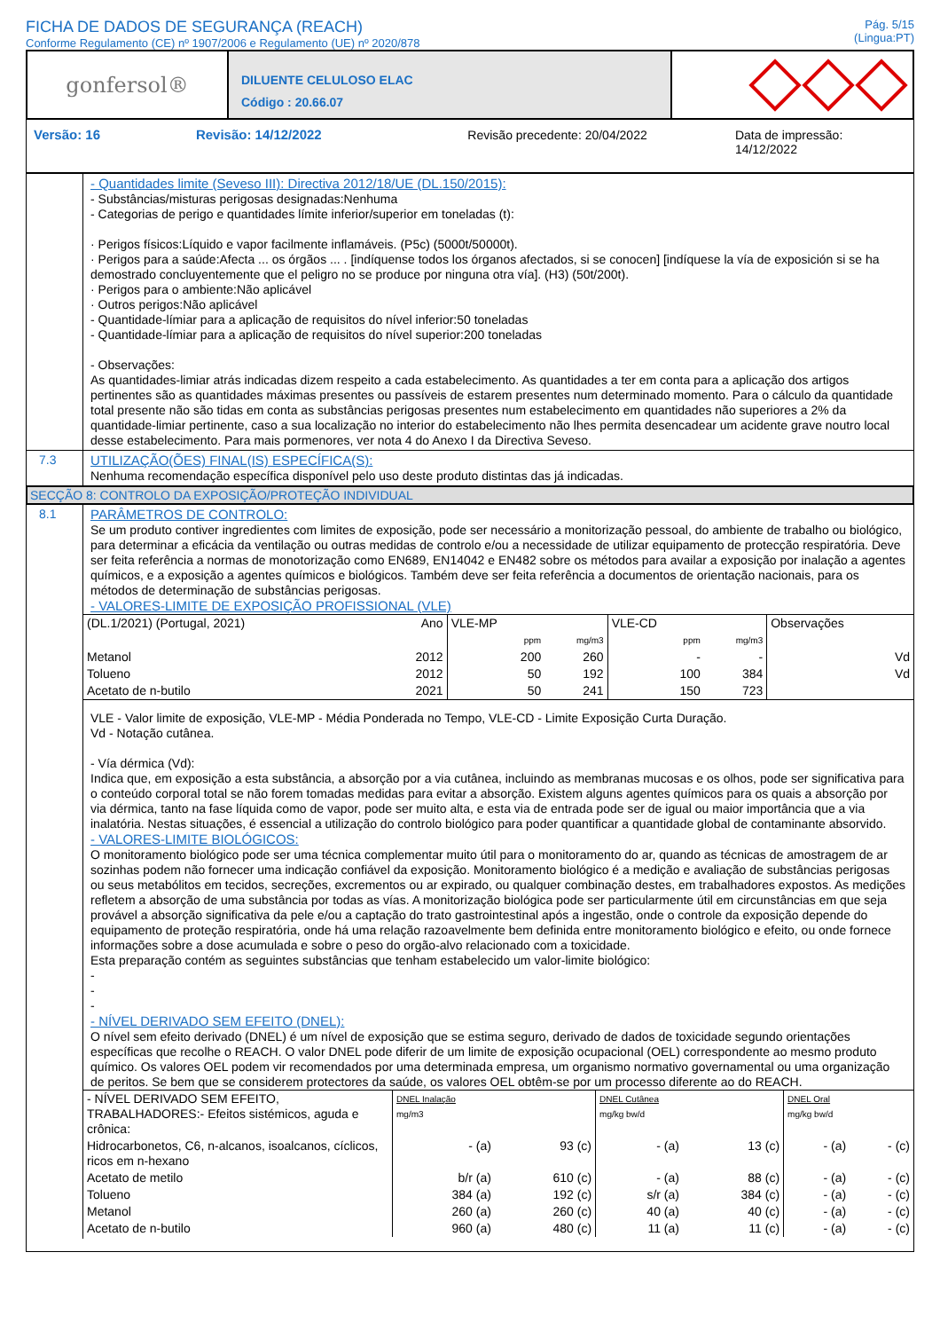FICHA DE DADOS DE SEGURANÇA (REACH)
Conforme Regulamento (CE) nº 1907/2006 e Regulamento (UE) nº 2020/878
Pág. 5/15
(Lingua:PT)
gonfersol®
DILUENTE CELULOSO ELAC
Código : 20.66.07
Versão: 16 Revisão: 14/12/2022 Revisão precedente: 20/04/2022 Data de impressão: 14/12/2022
- Quantidades limite (Seveso III): Directiva 2012/18/UE (DL.150/2015):
- Substâncias/misturas perigosas designadas:Nenhuma
- Categorias de perigo e quantidades límite inferior/superior em toneladas (t):
· Perigos físicos:Líquido e vapor facilmente inflamáveis. (P5c) (5000t/50000t).
· Perigos para a saúde:Afecta ... os órgãos ... . [indíquense todos los órganos afectados, si se conocen] [indíquese la vía de exposición si se ha demostrado concluyentemente que el peligro no se produce por ninguna otra vía]. (H3) (50t/200t).
· Perigos para o ambiente:Não aplicável
· Outros perigos:Não aplicável
- Quantidade-límiar para a aplicação de requisitos do nível inferior:50 toneladas
- Quantidade-límiar para a aplicação de requisitos do nível superior:200 toneladas
- Observações:
As quantidades-limiar atrás indicadas dizem respeito a cada estabelecimento. As quantidades a ter em conta para a aplicação dos artigos pertinentes são as quantidades máximas presentes ou passíveis de estarem presentes num determinado momento. Para o cálculo da quantidade total presente não são tidas em conta as substâncias perigosas presentes num estabelecimento em quantidades não superiores a 2% da quantidade-limiar pertinente, caso a sua localização no interior do estabelecimento não lhes permita desencadear um acidente grave noutro local desse estabelecimento. Para mais pormenores, ver nota 4 do Anexo I da Directiva Seveso.
7.3
UTILIZAÇÃO(ÕES) FINAL(IS) ESPECÍFICA(S):
Nenhuma recomendação específica disponível pelo uso deste produto distintas das já indicadas.
SECÇÃO 8: CONTROLO DA EXPOSIÇÃO/PROTEÇÃO INDIVIDUAL
8.1
PARÂMETROS DE CONTROLO:
Se um produto contiver ingredientes com limites de exposição, pode ser necessário a monitorização pessoal, do ambiente de trabalho ou biológico, para determinar a eficácia da ventilação ou outras medidas de controlo e/ou a necessidade de utilizar equipamento de protecção respiratória. Deve ser feita referência a normas de monotorização como EN689, EN14042 e EN482 sobre os métodos para availar a exposição por inalação a agentes químicos, e a exposição a agentes químicos e biológicos. Também deve ser feita referência a documentos de orientação nacionais, para os métodos de determinação de substâncias perigosas.
- VALORES-LIMITE DE EXPOSIÇÃO PROFISSIONAL (VLE)
| (DL.1/2021) (Portugal, 2021) | Ano | VLE-MP | | VLE-CD | | Observações |
| | | ppm | mg/m3 | ppm | mg/m3 | |
| Metanol | 2012 | 200 | 260 | - | - | Vd |
| Tolueno | 2012 | 50 | 192 | 100 | 384 | Vd |
| Acetato de n-butilo | 2021 | 50 | 241 | 150 | 723 | |
VLE - Valor limite de exposição, VLE-MP - Média Ponderada no Tempo, VLE-CD - Limite Exposição Curta Duração.
Vd - Notação cutânea.
- Vía dérmica (Vd):
Indica que, em exposição a esta substância, a absorção por a via cutânea, incluindo as membranas mucosas e os olhos, pode ser significativa para o conteúdo corporal total se não forem tomadas medidas para evitar a absorção. Existem alguns agentes químicos para os quais a absorção por via dérmica, tanto na fase líquida como de vapor, pode ser muito alta, e esta via de entrada pode ser de igual ou maior importância que a via inalatória. Nestas situações, é essencial a utilização do controlo biológico para poder quantificar a quantidade global de contaminante absorvido.
- VALORES-LIMITE BIOLÓGICOS:
O monitoramento biológico pode ser uma técnica complementar muito útil para o monitoramento do ar, quando as técnicas de amostragem de ar sozinhas podem não fornecer uma indicação confiável da exposição. Monitoramento biológico é a medição e avaliação de substâncias perigosas ou seus metabólitos em tecidos, secreções, excrementos ou ar expirado, ou qualquer combinação destes, em trabalhadores expostos. As medições refletem a absorção de uma substância por todas as vías. A monitorização biológica pode ser particularmente útil em circunstâncias em que seja provável a absorção significativa da pele e/ou a captação do trato gastrointestinal após a ingestão, onde o controle da exposição depende do equipamento de proteção respiratória, onde há uma relação razoavelmente bem definida entre monitoramento biológico e efeito, ou onde fornece informações sobre a dose acumulada e sobre o peso do orgão-alvo relacionado com a toxicidade.
Esta preparação contém as seguintes substâncias que tenham estabelecido um valor-limite biológico:
-
-
-
- NÍVEL DERIVADO SEM EFEITO (DNEL):
O nível sem efeito derivado (DNEL) é um nível de exposição que se estima seguro, derivado de dados de toxicidade segundo orientações específicas que recolhe o REACH. O valor DNEL pode diferir de um limite de exposição ocupacional (OEL) correspondente ao mesmo produto químico. Os valores OEL podem vir recomendados por uma determinada empresa, um organismo normativo governamental ou uma organização de peritos. Se bem que se considerem protectores da saúde, os valores OEL obtêm-se por um processo diferente ao do REACH.
| - NÍVEL DERIVADO SEM EFEITO, TRABALHADORES:- Efeitos sistémicos, aguda e crônica: | DNEL Inalação mg/m3 | | DNEL Cutânea mg/kg bw/d | | DNEL Oral mg/kg bw/d | |
| Hidrocarbonetos, C6, n-alcanos, isoalcanos, cíclicos, ricos em n-hexano | - (a) | 93 (c) | - (a) | 13 (c) | - (a) | - (c) |
| Acetato de metilo | b/r (a) | 610 (c) | - (a) | 88 (c) | - (a) | - (c) |
| Tolueno | 384 (a) | 192 (c) | s/r (a) | 384 (c) | - (a) | - (c) |
| Metanol | 260 (a) | 260 (c) | 40 (a) | 40 (c) | - (a) | - (c) |
| Acetato de n-butilo | 960 (a) | 480 (c) | 11 (a) | 11 (c) | - (a) | - (c) |